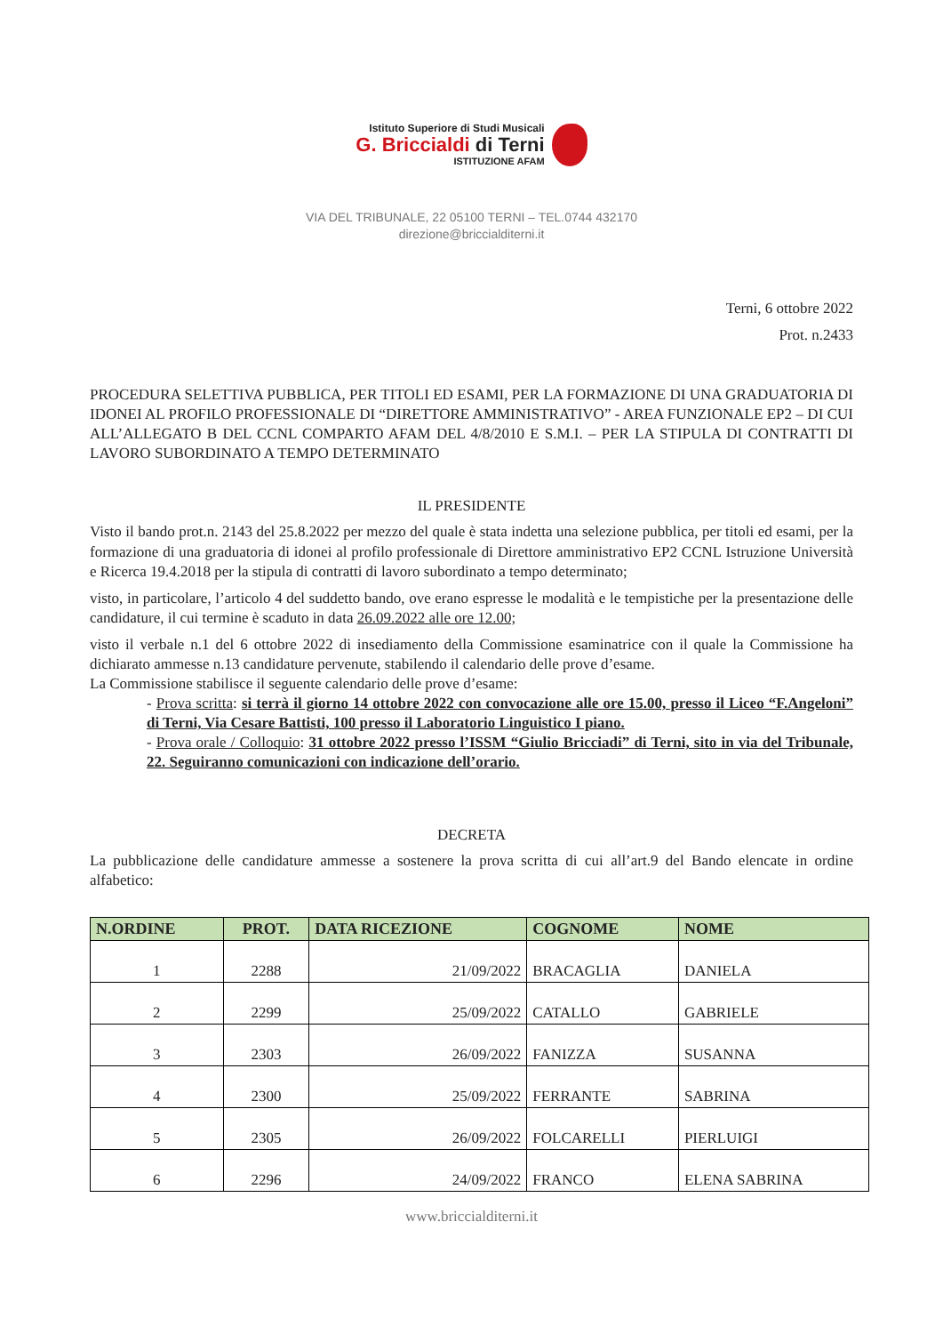Istituto Superiore di Studi Musicali
G. Briccialdi di Terni
ISTITUZIONE AFAM
VIA DEL TRIBUNALE, 22 05100 TERNI – TEL.0744 432170
direzione@briccialditerni.it
Terni, 6 ottobre 2022
Prot. n.2433
PROCEDURA SELETTIVA PUBBLICA, PER TITOLI ED ESAMI, PER LA FORMAZIONE DI UNA GRADUATORIA DI IDONEI AL PROFILO PROFESSIONALE DI “DIRETTORE AMMINISTRATIVO” - AREA FUNZIONALE EP2 – DI CUI ALL’ALLEGATO B DEL CCNL COMPARTO AFAM DEL 4/8/2010 E S.M.I. – PER LA STIPULA DI CONTRATTI DI LAVORO SUBORDINATO A TEMPO DETERMINATO
IL PRESIDENTE
Visto il bando prot.n. 2143 del 25.8.2022 per mezzo del quale è stata indetta una selezione pubblica, per titoli ed esami, per la formazione di una graduatoria di idonei al profilo professionale di Direttore amministrativo EP2 CCNL Istruzione Università e Ricerca 19.4.2018 per la stipula di contratti di lavoro subordinato a tempo determinato;
visto, in particolare, l’articolo 4 del suddetto bando, ove erano espresse le modalità e le tempistiche per la presentazione delle candidature, il cui termine è scaduto in data 26.09.2022 alle ore 12.00;
visto il verbale n.1 del 6 ottobre 2022 di insediamento della Commissione esaminatrice con il quale la Commissione ha dichiarato ammesse n.13 candidature pervenute, stabilendo il calendario delle prove d’esame.
La Commissione stabilisce il seguente calendario delle prove d’esame:
- Prova scritta: si terrà il giorno 14 ottobre 2022 con convocazione alle ore 15.00, presso il Liceo “F.Angeloni” di Terni, Via Cesare Battisti, 100 presso il Laboratorio Linguistico I piano.
- Prova orale / Colloquio: 31 ottobre 2022 presso l’ISSM “Giulio Bricciadi” di Terni, sito in via del Tribunale, 22. Seguiranno comunicazioni con indicazione dell’orario.
DECRETA
La pubblicazione delle candidature ammesse a sostenere la prova scritta di cui all’art.9 del Bando elencate in ordine alfabetico:
| N.ORDINE | PROT. | DATA RICEZIONE | COGNOME | NOME |
| --- | --- | --- | --- | --- |
| 1 | 2288 | 21/09/2022 | BRACAGLIA | DANIELA |
| 2 | 2299 | 25/09/2022 | CATALLO | GABRIELE |
| 3 | 2303 | 26/09/2022 | FANIZZA | SUSANNA |
| 4 | 2300 | 25/09/2022 | FERRANTE | SABRINA |
| 5 | 2305 | 26/09/2022 | FOLCARELLI | PIERLUIGI |
| 6 | 2296 | 24/09/2022 | FRANCO | ELENA SABRINA |
www.briccialditerni.it